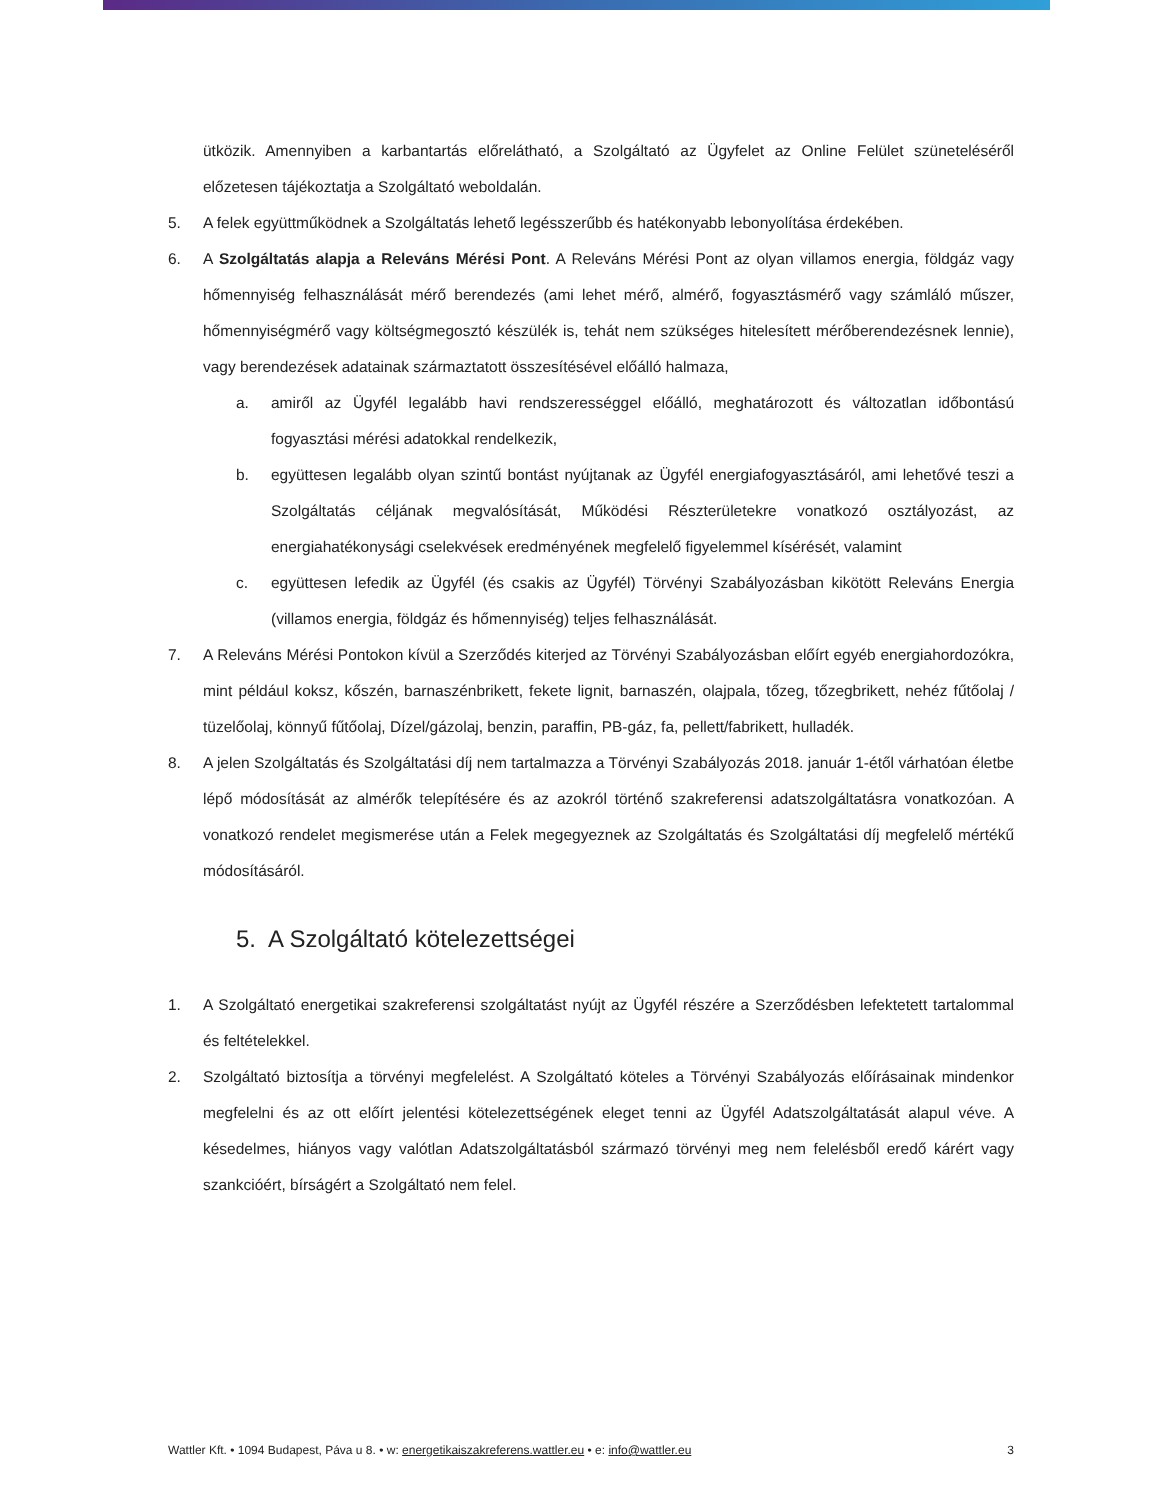ütközik. Amennyiben a karbantartás előrelátható, a Szolgáltató az Ügyfelet az Online Felület szüneteléséről előzetesen tájékoztatja a Szolgáltató weboldalán.
5. A felek együttműködnek a Szolgáltatás lehető legésszerűbb és hatékonyabb lebonyolítása érdekében.
6. A Szolgáltatás alapja a Releváns Mérési Pont. A Releváns Mérési Pont az olyan villamos energia, földgáz vagy hőmennyiség felhasználását mérő berendezés (ami lehet mérő, almérő, fogyasztásmérő vagy számláló műszer, hőmennyiségmérő vagy költségmegosztó készülék is, tehát nem szükséges hitelesített mérőberendezésnek lennie), vagy berendezések adatainak származtatott összesítésével előálló halmaza,
a. amiről az Ügyfél legalább havi rendszerességgel előálló, meghatározott és változatlan időbontású fogyasztási mérési adatokkal rendelkezik,
b. együttesen legalább olyan szintű bontást nyújtanak az Ügyfél energiafogyasztásáról, ami lehetővé teszi a Szolgáltatás céljának megvalósítását, Működési Részterületekre vonatkozó osztályozást, az energiahatékonysági cselekvések eredményének megfelelő figyelemmel kísérését, valamint
c. együttesen lefedik az Ügyfél (és csakis az Ügyfél) Törvényi Szabályozásban kikötött Releváns Energia (villamos energia, földgáz és hőmennyiség) teljes felhasználását.
7. A Releváns Mérési Pontokon kívül a Szerződés kiterjed az Törvényi Szabályozásban előírt egyéb energiahordozókra, mint például koksz, kőszén, barnaszénbrikett, fekete lignit, barnaszén, olajpala, tőzeg, tőzegbrikett, nehéz fűtőolaj / tüzelőolaj, könnyű fűtőolaj, Dízel/gázolaj, benzin, paraffin, PB-gáz, fa, pellett/fabrikett, hulladék.
8. A jelen Szolgáltatás és Szolgáltatási díj nem tartalmazza a Törvényi Szabályozás 2018. január 1-étől várhatóan életbe lépő módosítását az almérők telepítésére és az azokról történő szakreferensi adatszolgáltatásra vonatkozóan. A vonatkozó rendelet megismerése után a Felek megegyeznek az Szolgáltatás és Szolgáltatási díj megfelelő mértékű módosításáról.
5. A Szolgáltató kötelezettségei
1. A Szolgáltató energetikai szakreferensi szolgáltatást nyújt az Ügyfél részére a Szerződésben lefektetett tartalommal és feltételekkel.
2. Szolgáltató biztosítja a törvényi megfelelést. A Szolgáltató köteles a Törvényi Szabályozás előírásainak mindenkor megfelelni és az ott előírt jelentési kötelezettségének eleget tenni az Ügyfél Adatszolgáltatását alapul véve. A késedelmes, hiányos vagy valótlan Adatszolgáltatásból származó törvényi meg nem felelésből eredő kárért vagy szankcióért, bírságért a Szolgáltató nem felel.
Wattler Kft. • 1094 Budapest, Páva u 8. • w: energetikaiszakreferens.wattler.eu • e: info@wattler.eu 3